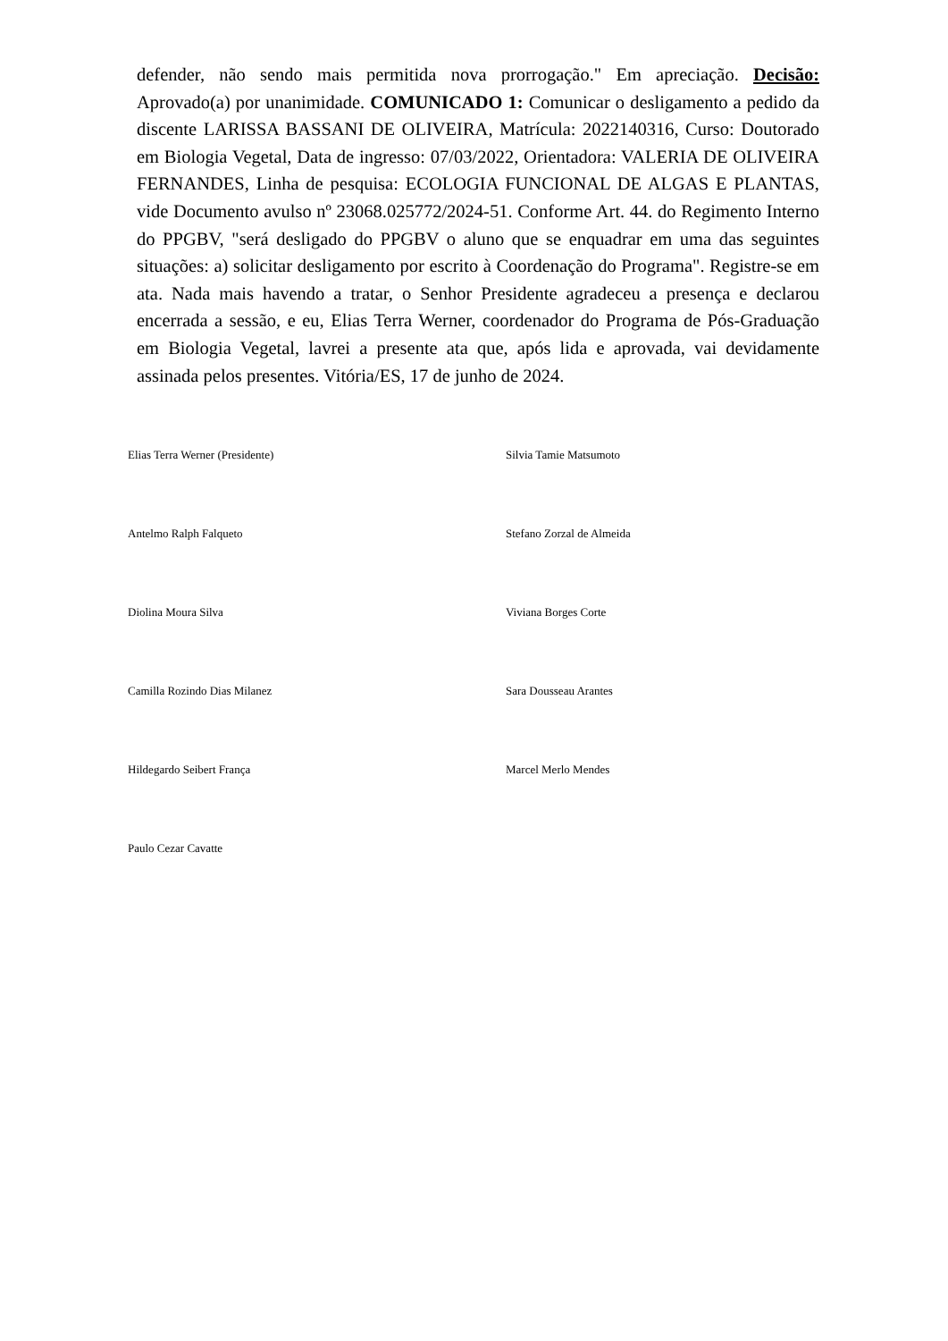defender, não sendo mais permitida nova prorrogação." Em apreciação. Decisão: Aprovado(a) por unanimidade. COMUNICADO 1: Comunicar o desligamento a pedido da discente LARISSA BASSANI DE OLIVEIRA, Matrícula: 2022140316, Curso: Doutorado em Biologia Vegetal, Data de ingresso: 07/03/2022, Orientadora: VALERIA DE OLIVEIRA FERNANDES, Linha de pesquisa: ECOLOGIA FUNCIONAL DE ALGAS E PLANTAS, vide Documento avulso nº 23068.025772/2024-51. Conforme Art. 44. do Regimento Interno do PPGBV, "será desligado do PPGBV o aluno que se enquadrar em uma das seguintes situações: a) solicitar desligamento por escrito à Coordenação do Programa". Registre-se em ata. Nada mais havendo a tratar, o Senhor Presidente agradeceu a presença e declarou encerrada a sessão, e eu, Elias Terra Werner, coordenador do Programa de Pós-Graduação em Biologia Vegetal, lavrei a presente ata que, após lida e aprovada, vai devidamente assinada pelos presentes. Vitória/ES, 17 de junho de 2024.
Elias Terra Werner (Presidente)
Silvia Tamie Matsumoto
Antelmo Ralph Falqueto
Stefano Zorzal de Almeida
Diolina Moura Silva
Viviana Borges Corte
Camilla Rozindo Dias Milanez
Sara Dousseau Arantes
Hildegardo Seibert França
Marcel Merlo Mendes
Paulo Cezar Cavatte